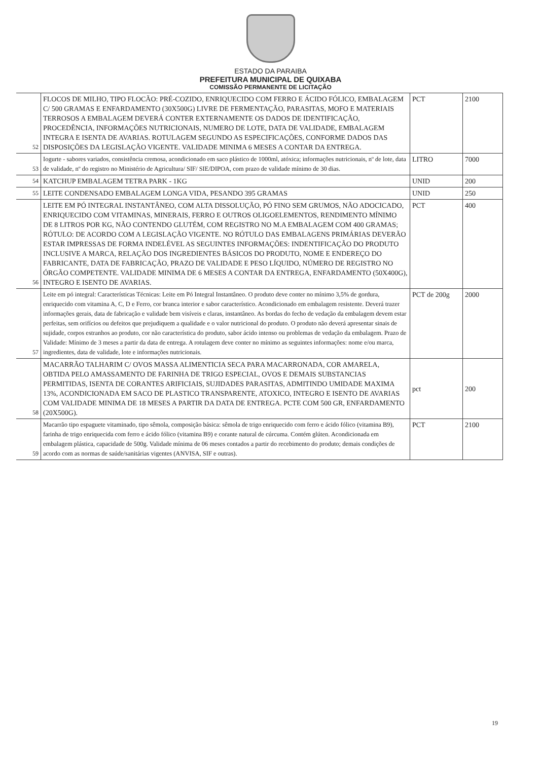ESTADO DA PARAIBA
PREFEITURA MUNICIPAL DE QUIXABA
COMISSÃO PERMANENTE DE LICITAÇÃO
| 52 | FLOCOS DE MILHO, TIPO FLOCÃO: PRÉ-COZIDO, ENRIQUECIDO COM FERRO E ÁCIDO FÓLICO, EMBALAGEM C/ 500 GRAMAS E ENFARDAMENTO (30X500G) LIVRE DE FERMENTAÇÃO, PARASITAS, MOFO E MATERIAIS TERROSOS A EMBALAGEM DEVERÁ CONTER EXTERNAMENTE OS DADOS DE IDENTIFICAÇÃO, PROCEDÊNCIA, INFORMAÇÕES NUTRICIONAIS, NUMERO DE LOTE, DATA DE VALIDADE, EMBALAGEM INTEGRA E ISENTA DE AVARIAS. ROTULAGEM SEGUNDO AS ESPECIFICAÇÕES, CONFORME DADOS DAS DISPOSIÇÕES DA LEGISLAÇÃO VIGENTE. VALIDADE MINIMA 6 MESES A CONTAR DA ENTREGA. | PCT | 2100 |
| 53 | Iogurte - sabores variados, consistência cremosa, acondicionado em saco plástico de 1000ml, atóxica; informações nutricionais, nº de lote, data de validade, nº do registro no Ministério de Agricultura/ SIF/ SIE/DIPOA, com prazo de validade mínimo de 30 dias. | LITRO | 7000 |
| 54 | KATCHUP EMBALAGEM TETRA PARK - 1KG | UNID | 200 |
| 55 | LEITE CONDENSADO EMBALAGEM LONGA VIDA, PESANDO 395 GRAMAS | UNID | 250 |
| 56 | LEITE EM PÓ INTEGRAL INSTANTÂNEO, COM ALTA DISSOLUÇÃO, PÓ FINO SEM GRUMOS, NÃO ADOCICADO, ENRIQUECIDO COM VITAMINAS, MINERAIS, FERRO E OUTROS OLIGOELEMENTOS, RENDIMENTO MÍNIMO DE 8 LITROS POR KG, NÃO CONTENDO GLUTÉM, COM REGISTRO NO M.A EMBALAGEM COM 400 GRAMAS; RÓTULO: DE ACORDO COM A LEGISLAÇÃO VIGENTE. NO RÓTULO DAS EMBALAGENS PRIMÁRIAS DEVERÃO ESTAR IMPRESSAS DE FORMA INDELÉVEL AS SEGUINTES INFORMAÇÕES: INDENTIFICAÇÃO DO PRODUTO INCLUSIVE A MARCA, RELAÇÃO DOS INGREDIENTES BÁSICOS DO PRODUTO, NOME E ENDEREÇO DO FABRICANTE, DATA DE FABRICAÇÃO, PRAZO DE VALIDADE E PESO LÍQUIDO, NÚMERO DE REGISTRO NO ÓRGÃO COMPETENTE. VALIDADE MINIMA DE 6 MESES A CONTAR DA ENTREGA, ENFARDAMENTO (50X400G), INTEGRO E ISENTO DE AVARIAS. | PCT | 400 |
| 57 | Leite em pó integral: Características Técnicas: Leite em Pó Integral Instantâneo. O produto deve conter no mínimo 3,5% de gordura, enriquecido com vitamina A, C, D e Ferro, cor branca interior e sabor característico. Acondicionado em embalagem resistente. Deverá trazer informações gerais, data de fabricação e validade bem visíveis e claras, instantâneo. As bordas do fecho de vedação da embalagem devem estar perfeitas, sem orifícios ou defeitos que prejudiquem a qualidade e o valor nutricional do produto. O produto não deverá apresentar sinais de sujidade, corpos estranhos ao produto, cor não característica do produto, sabor ácido intenso ou problemas de vedação da embalagem. Prazo de Validade: Mínimo de 3 meses a partir da data de entrega. A rotulagem deve conter no mínimo as seguintes informações: nome e/ou marca, ingredientes, data de validade, lote e informações nutricionais. | PCT de 200g | 2000 |
| 58 | MACARRÃO TALHARIM C/ OVOS MASSA ALIMENTICIA SECA PARA MACARRONADA, COR AMARELA, OBTIDA PELO AMASSAMENTO DE FARINHA DE TRIGO ESPECIAL, OVOS E DEMAIS SUBSTANCIAS PERMITIDAS, ISENTA DE CORANTES ARIFICIAIS, SUJIDADES PARASITAS, ADMITINDO UMIDADE MAXIMA 13%, ACONDICIONADA EM SACO DE PLASTICO TRANSPARENTE, ATOXICO, INTEGRO E ISENTO DE AVARIAS COM VALIDADE MINIMA DE 18 MESES A PARTIR DA DATA DE ENTREGA. PCTE COM 500 GR, ENFARDAMENTO (20X500G). | pct | 200 |
| 59 | Macarrão tipo espaguete vitaminado, tipo sêmola, composição básica: sêmola de trigo enriquecido com ferro e ácido fólico (vitamina B9), farinha de trigo enriquecida com ferro e ácido fólico (vitamina B9) e corante natural de cúrcuma. Contém glúten. Acondicionada em embalagem plástica, capacidade de 500g. Validade mínima de 06 meses contados a partir do recebimento do produto; demais condições de acordo com as normas de saúde/sanitárias vigentes (ANVISA, SIF e outras). | PCT | 2100 |
19